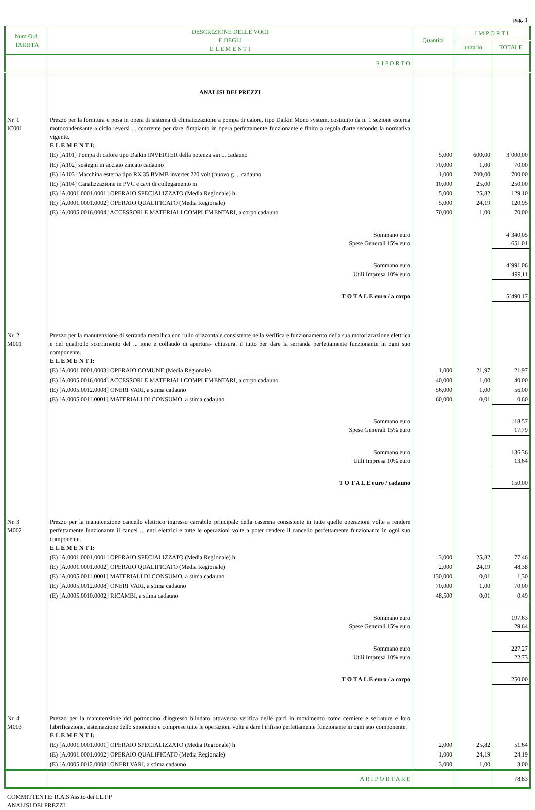pag. 1
| Num.Ord. TARIFFA | DESCRIZIONE DELLE VOCI E DEGLI E L E M E N T I | Quantità | I M P O R T I | |
| --- | --- | --- | --- | --- |
| | | | unitario | TOTALE |
| | R I P O R T O | | | |
| | ANALISI DEI PREZZI | | | |
| Nr. 1 IC001 | Prezzo per la fornitura e posa in opera di sistema di climatizzazione a pompa di calore, tipo Daikin Mono system, costituito da n. 1 sezione esterna motocondensante a ciclo reversi ... ccorrente per dare l'impianto in opera perfettamente funzionante e finito a regola d'arte secondo la normativa vigente. E L E M E N T I: | | | |
| | (E) [A101] Pompa di calore tipo Daikin INVERTER della potenza sin ... cadauno | 5,000 | 600,00 | 3´000,00 |
| | (E) [A102] sostegni in acciaio zincato cadauno | 70,000 | 1,00 | 70,00 |
| | (E) [A103] Macchina esterna tipo RX 35 BVMB inverter 220 volt (nuovo g ... cadauno | 1,000 | 700,00 | 700,00 |
| | (E) [A104] Canalizzazione in PVC e cavi di collegamento m | 10,000 | 25,00 | 250,00 |
| | (E) [A.0001.0001.0001] OPERAIO SPECIALIZZATO (Media Regionale) h | 5,000 | 25,82 | 129,10 |
| | (E) [A.0001.0001.0002] OPERAIO QUALIFICATO (Media Regionale) | 5,000 | 24,19 | 120,95 |
| | (E) [A.0005.0016.0004] ACCESSORI E MATERIALI COMPLEMENTARI, a corpo cadauno | 70,000 | 1,00 | 70,00 |
| | Sommano euro Spese Generali 15% euro | | | 4´340,05 651,01 |
| | Sommano euro Utili Impresa 10% euro | | | 4´991,06 499,11 |
| | T O T A L E euro / a corpo | | | 5´490,17 |
| Nr. 2 M001 | Prezzo per la manutenzione di serranda metallica con rullo orizzontale consistente nella verifica e funzionamento della sua motorizzazione elettrica e del quadro,lo scorrimento del ... ione e collaudo di apertura- chiusura, il tutto per dare la serranda perfettamente funzionante in ogni suo componente. E L E M E N T I: | | | |
| | (E) [A.0001.0001.0003] OPERAIO COMUNE (Media Regionale) | 1,000 | 21,97 | 21,97 |
| | (E) [A.0005.0016.0004] ACCESSORI E MATERIALI COMPLEMENTARI, a corpo cadauno | 40,000 | 1,00 | 40,00 |
| | (E) [A.0005.0012.0008] ONERI VARI, a stima cadauno | 56,000 | 1,00 | 56,00 |
| | (E) [A.0005.0011.0001] MATERIALI DI CONSUMO, a stima cadauno | 60,000 | 0,01 | 0,60 |
| | Sommano euro Spese Generali 15% euro | | | 118,57 17,79 |
| | Sommano euro Utili Impresa 10% euro | | | 136,36 13,64 |
| | T O T A L E euro / cadauno | | | 150,00 |
| Nr. 3 M002 | Prezzo per la manutenzione cancello elettrico ingresso carrabile principale della caserma consistente in tutte quelle operazioni volte a rendere perfettamente funzionante il cancel ... enti elettrici e tutte le operazioni volte a poter rendere il cancello perfettamente funzionante in ogni suo componente. E L E M E N T I: | | | |
| | (E) [A.0001.0001.0001] OPERAIO SPECIALIZZATO (Media Regionale) h | 3,000 | 25,82 | 77,46 |
| | (E) [A.0001.0001.0002] OPERAIO QUALIFICATO (Media Regionale) | 2,000 | 24,19 | 48,38 |
| | (E) [A.0005.0011.0001] MATERIALI DI CONSUMO, a stima cadauno | 130,000 | 0,01 | 1,30 |
| | (E) [A.0005.0012.0008] ONERI VARI, a stima cadauno | 70,000 | 1,00 | 70,00 |
| | (E) [A.0005.0010.0002] RICAMBI, a stima cadauno | 48,500 | 0,01 | 0,49 |
| | Sommano euro Spese Generali 15% euro | | | 197,63 29,64 |
| | Sommano euro Utili Impresa 10% euro | | | 227,27 22,73 |
| | T O T A L E euro / a corpo | | | 250,00 |
| Nr. 4 M003 | Prezzo per la manutenzione del portoncino d'ingresso blindato attraverso verifica delle parti in movimento come cerniere e serrature e loro lubrificazione, sistemazione dello spioncino e comprese tutte le operazioni volte a dare l'infisso perfettamente funzionante in ogni suo componente. E L E M E N T I: | | | |
| | (E) [A.0001.0001.0001] OPERAIO SPECIALIZZATO (Media Regionale) h | 2,000 | 25,82 | 51,64 |
| | (E) [A.0001.0001.0002] OPERAIO QUALIFICATO (Media Regionale) | 1,000 | 24,19 | 24,19 |
| | (E) [A.0005.0012.0008] ONERI VARI, a stima cadauno | 3,000 | 1,00 | 3,00 |
| | A R I P O R T A R E | | | 78,83 |
COMMITTENTE: R.A.S Ass.to dei LL.PP
ANALISI DEI PREZZI